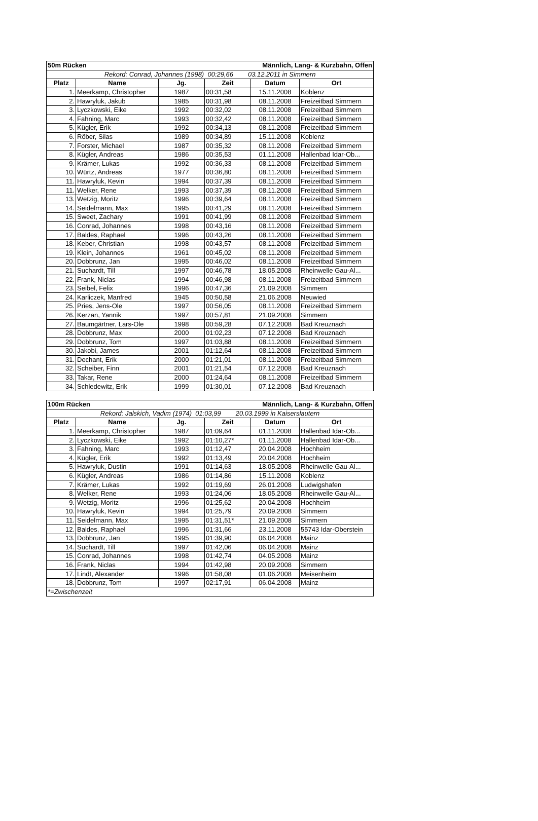| 50m Rücken | | | | Männlich, Lang- & Kurzbahn, Offen | |
| Rekord: Conrad, Johannes (1998) 00:29,66 03.12.2011 in Simmern | | | | | |
| Platz | Name | Jg. | Zeit | Datum | Ort |
| 1. | Meerkamp, Christopher | 1987 | 00:31,58 | 15.11.2008 | Koblenz |
| 2. | Hawryluk, Jakub | 1985 | 00:31,98 | 08.11.2008 | Freizeitbad Simmern |
| 3. | Lyczkowski, Eike | 1992 | 00:32,02 | 08.11.2008 | Freizeitbad Simmern |
| 4. | Fahning, Marc | 1993 | 00:32,42 | 08.11.2008 | Freizeitbad Simmern |
| 5. | Kügler, Erik | 1992 | 00:34,13 | 08.11.2008 | Freizeitbad Simmern |
| 6. | Röber, Silas | 1989 | 00:34,89 | 15.11.2008 | Koblenz |
| 7. | Forster, Michael | 1987 | 00:35,32 | 08.11.2008 | Freizeitbad Simmern |
| 8. | Kügler, Andreas | 1986 | 00:35,53 | 01.11.2008 | Hallenbad Idar-Ob... |
| 9. | Krämer, Lukas | 1992 | 00:36,33 | 08.11.2008 | Freizeitbad Simmern |
| 10. | Würtz, Andreas | 1977 | 00:36,80 | 08.11.2008 | Freizeitbad Simmern |
| 11. | Hawryluk, Kevin | 1994 | 00:37,39 | 08.11.2008 | Freizeitbad Simmern |
| 11. | Welker, Rene | 1993 | 00:37,39 | 08.11.2008 | Freizeitbad Simmern |
| 13. | Wetzig, Moritz | 1996 | 00:39,64 | 08.11.2008 | Freizeitbad Simmern |
| 14. | Seidelmann, Max | 1995 | 00:41,29 | 08.11.2008 | Freizeitbad Simmern |
| 15. | Sweet, Zachary | 1991 | 00:41,99 | 08.11.2008 | Freizeitbad Simmern |
| 16. | Conrad, Johannes | 1998 | 00:43,16 | 08.11.2008 | Freizeitbad Simmern |
| 17. | Baldes, Raphael | 1996 | 00:43,26 | 08.11.2008 | Freizeitbad Simmern |
| 18. | Keber, Christian | 1998 | 00:43,57 | 08.11.2008 | Freizeitbad Simmern |
| 19. | Klein, Johannes | 1961 | 00:45,02 | 08.11.2008 | Freizeitbad Simmern |
| 20. | Dobbrunz, Jan | 1995 | 00:46,02 | 08.11.2008 | Freizeitbad Simmern |
| 21. | Suchardt, Till | 1997 | 00:46,78 | 18.05.2008 | Rheinwelle Gau-Al... |
| 22. | Frank, Niclas | 1994 | 00:46,98 | 08.11.2008 | Freizeitbad Simmern |
| 23. | Seibel, Felix | 1996 | 00:47,36 | 21.09.2008 | Simmern |
| 24. | Karliczek, Manfred | 1945 | 00:50,58 | 21.06.2008 | Neuwied |
| 25. | Pries, Jens-Ole | 1997 | 00:56,05 | 08.11.2008 | Freizeitbad Simmern |
| 26. | Kerzan, Yannik | 1997 | 00:57,81 | 21.09.2008 | Simmern |
| 27. | Baumgärtner, Lars-Ole | 1998 | 00:59,28 | 07.12.2008 | Bad Kreuznach |
| 28. | Dobbrunz, Max | 2000 | 01:02,23 | 07.12.2008 | Bad Kreuznach |
| 29. | Dobbrunz, Tom | 1997 | 01:03,88 | 08.11.2008 | Freizeitbad Simmern |
| 30. | Jakobi, James | 2001 | 01:12,64 | 08.11.2008 | Freizeitbad Simmern |
| 31. | Dechant, Erik | 2000 | 01:21,01 | 08.11.2008 | Freizeitbad Simmern |
| 32. | Scheiber, Finn | 2001 | 01:21,54 | 07.12.2008 | Bad Kreuznach |
| 33. | Takar, Rene | 2000 | 01:24,64 | 08.11.2008 | Freizeitbad Simmern |
| 34. | Schledewitz, Erik | 1999 | 01:30,01 | 07.12.2008 | Bad Kreuznach |
| 100m Rücken | | | | Männlich, Lang- & Kurzbahn, Offen | |
| Rekord: Jalskich, Vadim (1974) 01:03,99 20.03.1999 in Kaiserslautern | | | | | |
| Platz | Name | Jg. | Zeit | Datum | Ort |
| 1. | Meerkamp, Christopher | 1987 | 01:09,64 | 01.11.2008 | Hallenbad Idar-Ob... |
| 2. | Lyczkowski, Eike | 1992 | 01:10,27* | 01.11.2008 | Hallenbad Idar-Ob... |
| 3. | Fahning, Marc | 1993 | 01:12,47 | 20.04.2008 | Hochheim |
| 4. | Kügler, Erik | 1992 | 01:13,49 | 20.04.2008 | Hochheim |
| 5. | Hawryluk, Dustin | 1991 | 01:14,63 | 18.05.2008 | Rheinwelle Gau-Al... |
| 6. | Kügler, Andreas | 1986 | 01:14,86 | 15.11.2008 | Koblenz |
| 7. | Krämer, Lukas | 1992 | 01:19,69 | 26.01.2008 | Ludwigshafen |
| 8. | Welker, Rene | 1993 | 01:24,06 | 18.05.2008 | Rheinwelle Gau-Al... |
| 9. | Wetzig, Moritz | 1996 | 01:25,62 | 20.04.2008 | Hochheim |
| 10. | Hawryluk, Kevin | 1994 | 01:25,79 | 20.09.2008 | Simmern |
| 11. | Seidelmann, Max | 1995 | 01:31,51* | 21.09.2008 | Simmern |
| 12. | Baldes, Raphael | 1996 | 01:31,66 | 23.11.2008 | 55743 Idar-Oberstein |
| 13. | Dobbrunz, Jan | 1995 | 01:39,90 | 06.04.2008 | Mainz |
| 14. | Suchardt, Till | 1997 | 01:42,06 | 06.04.2008 | Mainz |
| 15. | Conrad, Johannes | 1998 | 01:42,74 | 04.05.2008 | Mainz |
| 16. | Frank, Niclas | 1994 | 01:42,98 | 20.09.2008 | Simmern |
| 17. | Lindt, Alexander | 1996 | 01:58,08 | 01.06.2008 | Meisenheim |
| 18. | Dobbrunz, Tom | 1997 | 02:17,91 | 06.04.2008 | Mainz |
| *=Zwischenzeit | | | | | |